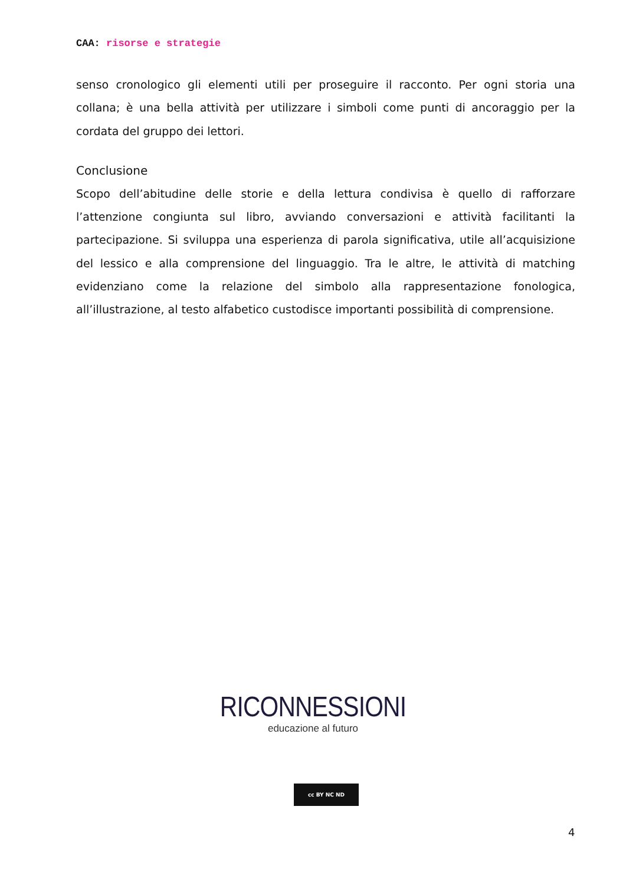CAA: risorse e strategie
senso cronologico gli elementi utili per proseguire il racconto. Per ogni storia una collana; è una bella attività per utilizzare i simboli come punti di ancoraggio per la cordata del gruppo dei lettori.
Conclusione
Scopo dell’abitudine delle storie e della lettura condivisa è quello di rafforzare l’attenzione congiunta sul libro, avviando conversazioni e attività facilitanti la partecipazione. Si sviluppa una esperienza di parola significativa, utile all’acquisizione del lessico e alla comprensione del linguaggio. Tra le altre, le attività di matching evidenziano come la relazione del simbolo alla rappresentazione fonologica, all’illustrazione, al testo alfabetico custodisce importanti possibilità di comprensione.
RICONNESSIONI
educazione al futuro
cc BY NC ND
4